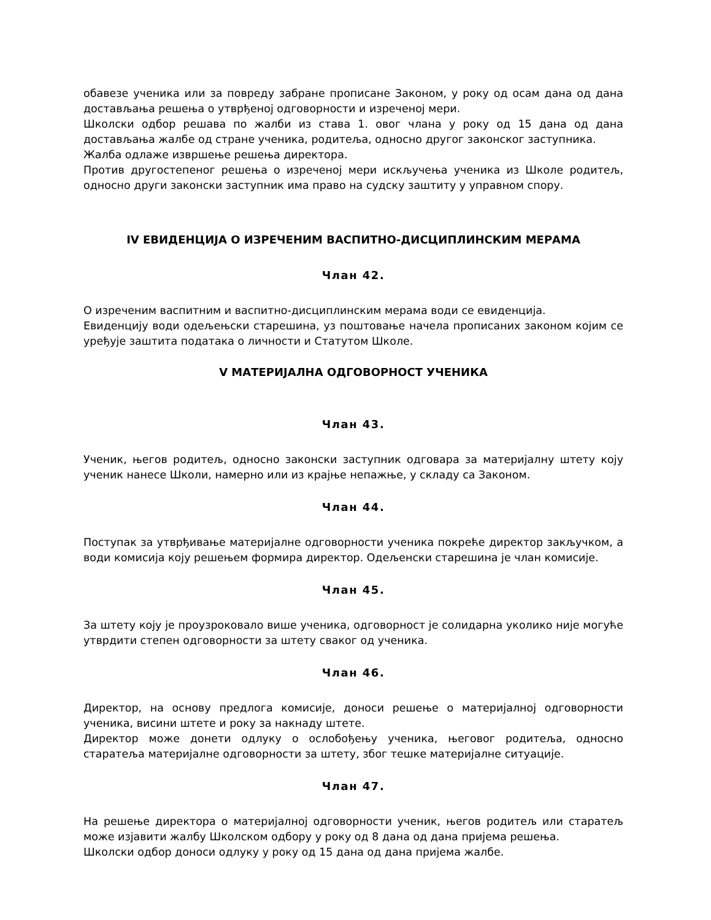обавезе ученика или за повреду забране прописане Законом, у року од осам дана од дана достављања решења о утврђеној одговорности и изреченој мери.
Школски одбор решава по жалби из става 1. овог члана у року од 15 дана од дана достављања жалбе од стране ученика, родитеља, односно другог законског заступника.
Жалба одлаже извршење решења директора.
Против другостепеног решења о изреченој мери искључења ученика из Школе родитељ, односно други законски заступник има право на судску заштиту у управном спору.
IV ЕВИДЕНЦИЈА О ИЗРЕЧЕНИМ ВАСПИТНО-ДИСЦИПЛИНСКИМ МЕРАМА
Члан 42.
О изреченим васпитним и васпитно-дисциплинским мерама води се евиденција.
Евиденцију води одељењски старешина, уз поштовање начела прописаних законом којим се уређује заштита података о личности и Статутом Школе.
V МАТЕРИЈАЛНА ОДГОВОРНОСТ УЧЕНИКА
Члан 43.
Ученик, његов родитељ, односно законски заступник одговара за материјалну штету коју ученик нанесе Школи, намерно или из крајње непажње, у складу са Законом.
Члан 44.
Поступак за утврђивање материјалне одговорности ученика покреће директор закључком, а води комисија коју решењем формира директор. Одељенски старешина је члан комисије.
Члан 45.
За штету коју је проузроковало више ученика, одговорност је солидарна уколико није могуће утврдити степен одговорности за штету сваког од ученика.
Члан 46.
Директор, на основу предлога комисије, доноси решење о материјалној одговорности ученика, висини штете и року за накнаду штете.
Директор може донети одлуку о ослобођењу ученика, његовог родитеља, односно старатеља материјалне одговорности за штету, због тешке материјалне ситуације.
Члан 47.
На решење директора о материјалној одговорности ученик, његов родитељ или старатељ може изјавити жалбу Школском одбору у року од 8 дана од дана пријема решења.
Школски одбор доноси одлуку у року од 15 дана од дана пријема жалбе.